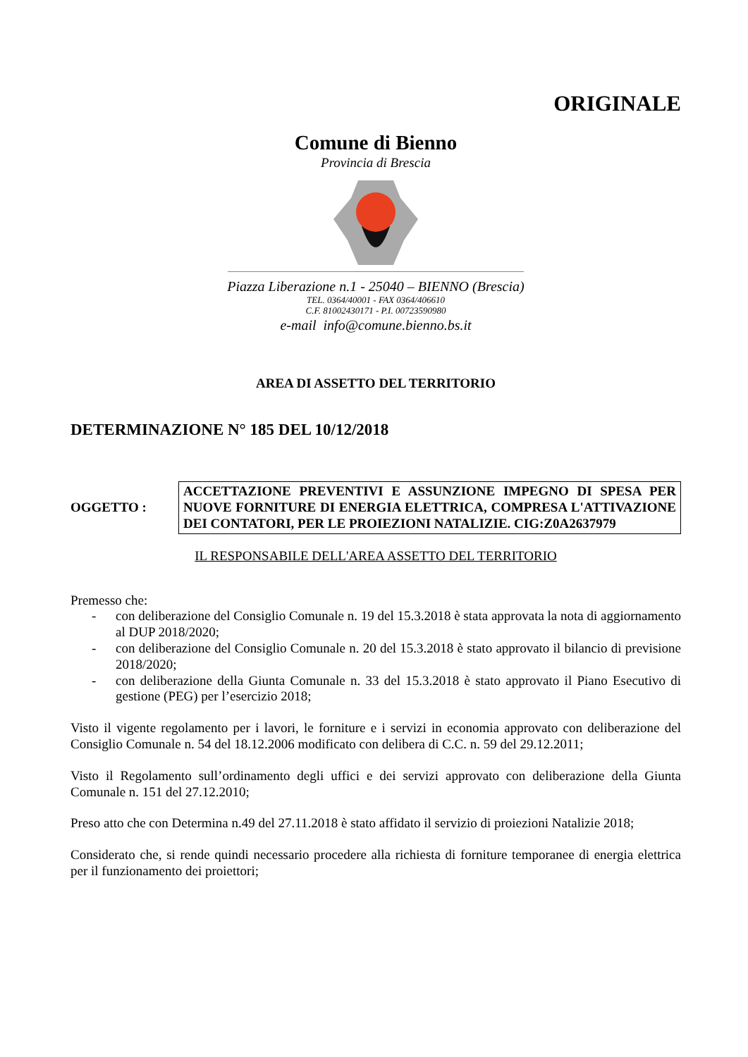ORIGINALE
Comune di Bienno
Provincia di Brescia
Piazza Liberazione n.1 - 25040 – BIENNO (Brescia)
TEL. 0364/40001 - FAX 0364/406610
C.F. 81002430171 - P.I. 00723590980
e-mail info@comune.bienno.bs.it
AREA DI ASSETTO DEL TERRITORIO
DETERMINAZIONE N° 185 DEL 10/12/2018
OGGETTO :
ACCETTAZIONE PREVENTIVI E ASSUNZIONE IMPEGNO DI SPESA PER NUOVE FORNITURE DI ENERGIA ELETTRICA, COMPRESA L'ATTIVAZIONE DEI CONTATORI, PER LE PROIEZIONI NATALIZIE. CIG:Z0A2637979
IL RESPONSABILE DELL'AREA ASSETTO DEL TERRITORIO
Premesso che:
- con deliberazione del Consiglio Comunale n. 19 del 15.3.2018 è stata approvata la nota di aggiornamento al DUP 2018/2020;
- con deliberazione del Consiglio Comunale n. 20 del 15.3.2018 è stato approvato il bilancio di previsione 2018/2020;
- con deliberazione della Giunta Comunale n. 33 del 15.3.2018 è stato approvato il Piano Esecutivo di gestione (PEG) per l’esercizio 2018;
Visto il vigente regolamento per i lavori, le forniture e i servizi in economia approvato con deliberazione del Consiglio Comunale n. 54 del 18.12.2006 modificato con delibera di C.C. n. 59 del 29.12.2011;
Visto il Regolamento sull’ordinamento degli uffici e dei servizi approvato con deliberazione della Giunta Comunale n. 151 del 27.12.2010;
Preso atto che con Determina n.49 del 27.11.2018 è stato affidato il servizio di proiezioni Natalizie 2018;
Considerato che, si rende quindi necessario procedere alla richiesta di forniture temporanee di energia elettrica per il funzionamento dei proiettori;